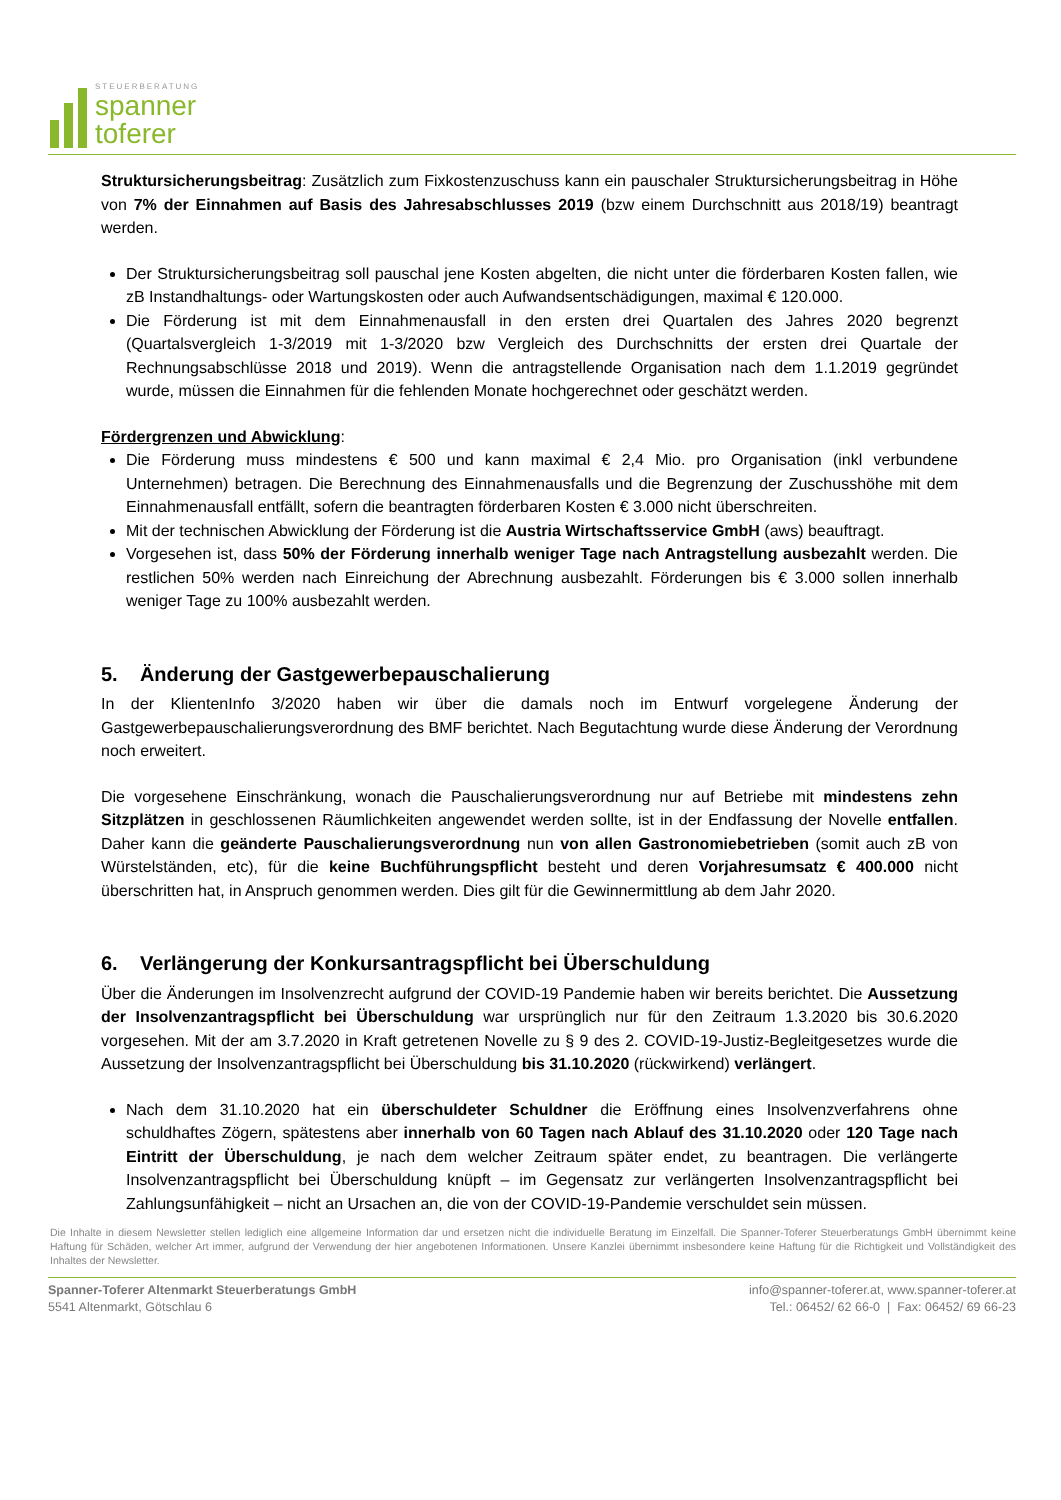STEUERBERATUNG
spanner
toferer
Struktursicherungsbeitrag: Zusätzlich zum Fixkostenzuschuss kann ein pauschaler Struktursicherungsbeitrag in Höhe von 7% der Einnahmen auf Basis des Jahresabschlusses 2019 (bzw einem Durchschnitt aus 2018/19) beantragt werden.
Der Struktursicherungsbeitrag soll pauschal jene Kosten abgelten, die nicht unter die förderbaren Kosten fallen, wie zB Instandhaltungs- oder Wartungskosten oder auch Aufwandsentschädigungen, maximal € 120.000.
Die Förderung ist mit dem Einnahmenausfall in den ersten drei Quartalen des Jahres 2020 begrenzt (Quartalsvergleich 1-3/2019 mit 1-3/2020 bzw Vergleich des Durchschnitts der ersten drei Quartale der Rechnungsabschlüsse 2018 und 2019). Wenn die antragstellende Organisation nach dem 1.1.2019 gegründet wurde, müssen die Einnahmen für die fehlenden Monate hochgerechnet oder geschätzt werden.
Fördergrenzen und Abwicklung:
Die Förderung muss mindestens € 500 und kann maximal € 2,4 Mio. pro Organisation (inkl verbundene Unternehmen) betragen. Die Berechnung des Einnahmenausfalls und die Begrenzung der Zuschusshöhe mit dem Einnahmenausfall entfällt, sofern die beantragten förderbaren Kosten € 3.000 nicht überschreiten.
Mit der technischen Abwicklung der Förderung ist die Austria Wirtschaftsservice GmbH (aws) beauftragt.
Vorgesehen ist, dass 50% der Förderung innerhalb weniger Tage nach Antragstellung ausbezahlt werden. Die restlichen 50% werden nach Einreichung der Abrechnung ausbezahlt. Förderungen bis € 3.000 sollen innerhalb weniger Tage zu 100% ausbezahlt werden.
5. Änderung der Gastgewerbepauschalierung
In der KlientenInfo 3/2020 haben wir über die damals noch im Entwurf vorgelegene Änderung der Gastgewerbepauschalierungsverordnung des BMF berichtet. Nach Begutachtung wurde diese Änderung der Verordnung noch erweitert.
Die vorgesehene Einschränkung, wonach die Pauschalierungsverordnung nur auf Betriebe mit mindestens zehn Sitzplätzen in geschlossenen Räumlichkeiten angewendet werden sollte, ist in der Endfassung der Novelle entfallen. Daher kann die geänderte Pauschalierungsverordnung nun von allen Gastronomiebetrieben (somit auch zB von Würstelständen, etc), für die keine Buchführungspflicht besteht und deren Vorjahresumsatz € 400.000 nicht überschritten hat, in Anspruch genommen werden. Dies gilt für die Gewinnermittlung ab dem Jahr 2020.
6. Verlängerung der Konkursantragspflicht bei Überschuldung
Über die Änderungen im Insolvenzrecht aufgrund der COVID-19 Pandemie haben wir bereits berichtet. Die Aussetzung der Insolvenzantragspflicht bei Überschuldung war ursprünglich nur für den Zeitraum 1.3.2020 bis 30.6.2020 vorgesehen. Mit der am 3.7.2020 in Kraft getretenen Novelle zu § 9 des 2. COVID-19-Justiz-Begleitgesetzes wurde die Aussetzung der Insolvenzantragspflicht bei Überschuldung bis 31.10.2020 (rückwirkend) verlängert.
Nach dem 31.10.2020 hat ein überschuldeter Schuldner die Eröffnung eines Insolvenzverfahrens ohne schuldhaftes Zögern, spätestens aber innerhalb von 60 Tagen nach Ablauf des 31.10.2020 oder 120 Tage nach Eintritt der Überschuldung, je nach dem welcher Zeitraum später endet, zu beantragen. Die verlängerte Insolvenzantragspflicht bei Überschuldung knüpft – im Gegensatz zur verlängerten Insolvenzantragspflicht bei Zahlungsunfähigkeit – nicht an Ursachen an, die von der COVID-19-Pandemie verschuldet sein müssen.
Die Inhalte in diesem Newsletter stellen lediglich eine allgemeine Information dar und ersetzen nicht die individuelle Beratung im Einzelfall. Die Spanner-Toferer Steuerberatungs GmbH übernimmt keine Haftung für Schäden, welcher Art immer, aufgrund der Verwendung der hier angebotenen Informationen. Unsere Kanzlei übernimmt insbesondere keine Haftung für die Richtigkeit und Vollständigkeit des Inhaltes der Newsletter.
Spanner-Toferer Altenmarkt Steuerberatungs GmbH
5541 Altenmarkt, Götschlau 6
info@spanner-toferer.at, www.spanner-toferer.at
Tel.: 06452/ 62 66-0 | Fax: 06452/ 69 66-23